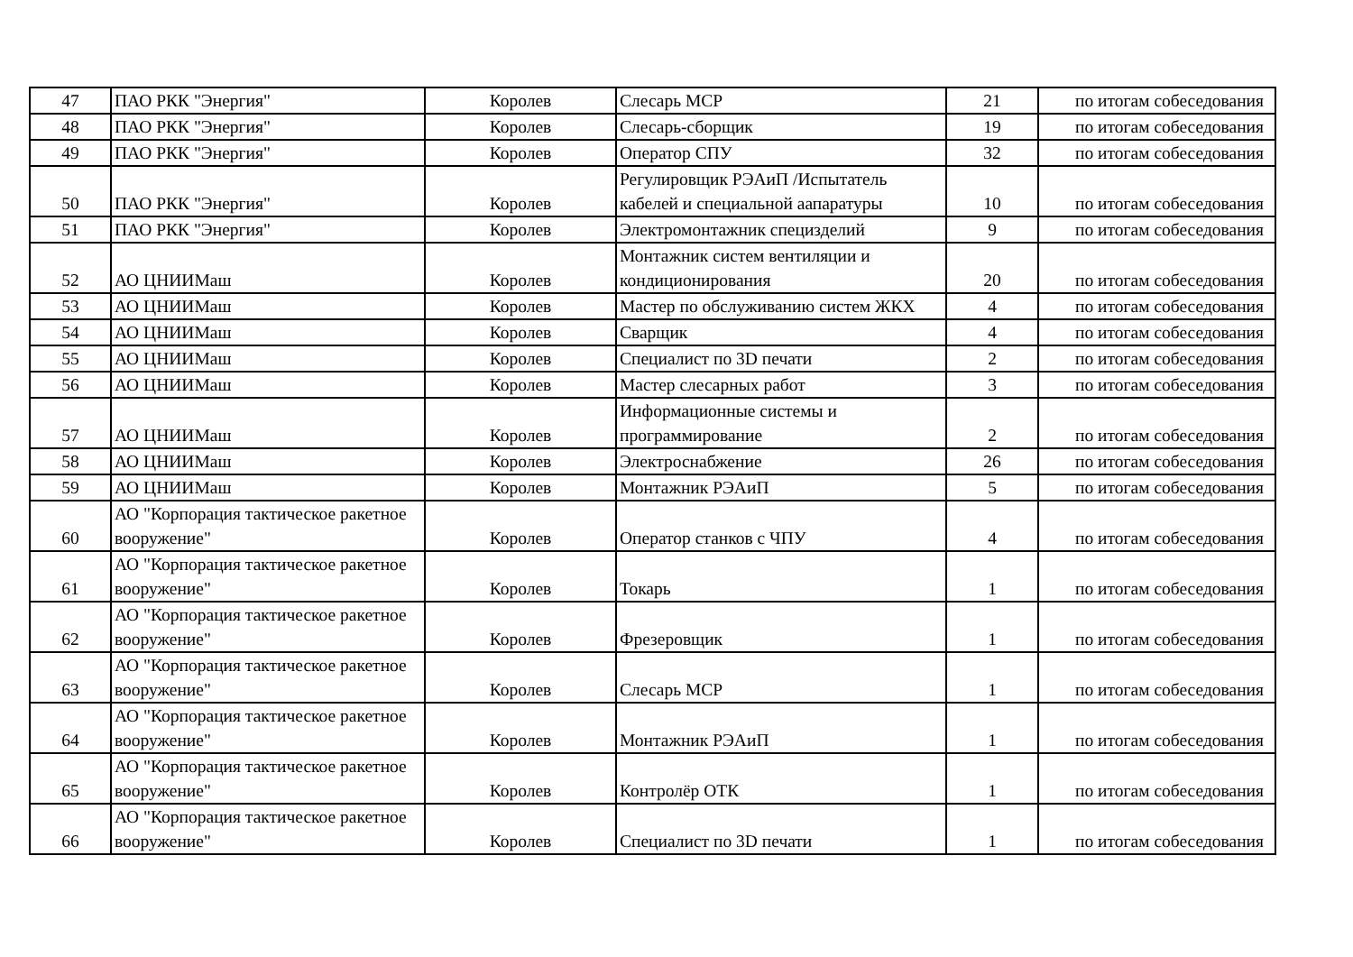| 47 | ПАО РКК "Энергия" | Королев | Слесарь МСР | 21 | по итогам собеседования |
| 48 | ПАО РКК "Энергия" | Королев | Слесарь-сборщик | 19 | по итогам собеседования |
| 49 | ПАО РКК "Энергия" | Королев | Оператор СПУ | 32 | по итогам собеседования |
| 50 | ПАО РКК "Энергия" | Королев | Регулировщик РЭАиП /Испытатель кабелей и специальной аапаратуры | 10 | по итогам собеседования |
| 51 | ПАО РКК "Энергия" | Королев | Электромонтажник специзделий | 9 | по итогам собеседования |
| 52 | АО ЦНИИМаш | Королев | Монтажник систем вентиляции и кондиционирования | 20 | по итогам собеседования |
| 53 | АО ЦНИИМаш | Королев | Мастер по обслуживанию систем ЖКХ | 4 | по итогам собеседования |
| 54 | АО ЦНИИМаш | Королев | Сварщик | 4 | по итогам собеседования |
| 55 | АО ЦНИИМаш | Королев | Специалист по 3D печати | 2 | по итогам собеседования |
| 56 | АО ЦНИИМаш | Королев | Мастер слесарных работ | 3 | по итогам собеседования |
| 57 | АО ЦНИИМаш | Королев | Информационные системы и программирование | 2 | по итогам собеседования |
| 58 | АО ЦНИИМаш | Королев | Электроснабжение | 26 | по итогам собеседования |
| 59 | АО ЦНИИМаш | Королев | Монтажник РЭАиП | 5 | по итогам собеседования |
| 60 | АО "Корпорация тактическое ракетное вооружение" | Королев | Оператор станков с ЧПУ | 4 | по итогам собеседования |
| 61 | АО "Корпорация тактическое ракетное вооружение" | Королев | Токарь | 1 | по итогам собеседования |
| 62 | АО "Корпорация тактическое ракетное вооружение" | Королев | Фрезеровщик | 1 | по итогам собеседования |
| 63 | АО "Корпорация тактическое ракетное вооружение" | Королев | Слесарь МСР | 1 | по итогам собеседования |
| 64 | АО "Корпорация тактическое ракетное вооружение" | Королев | Монтажник РЭАиП | 1 | по итогам собеседования |
| 65 | АО "Корпорация тактическое ракетное вооружение" | Королев | Контролёр ОТК | 1 | по итогам собеседования |
| 66 | АО "Корпорация тактическое ракетное вооружение" | Королев | Специалист по 3D печати | 1 | по итогам собеседования |